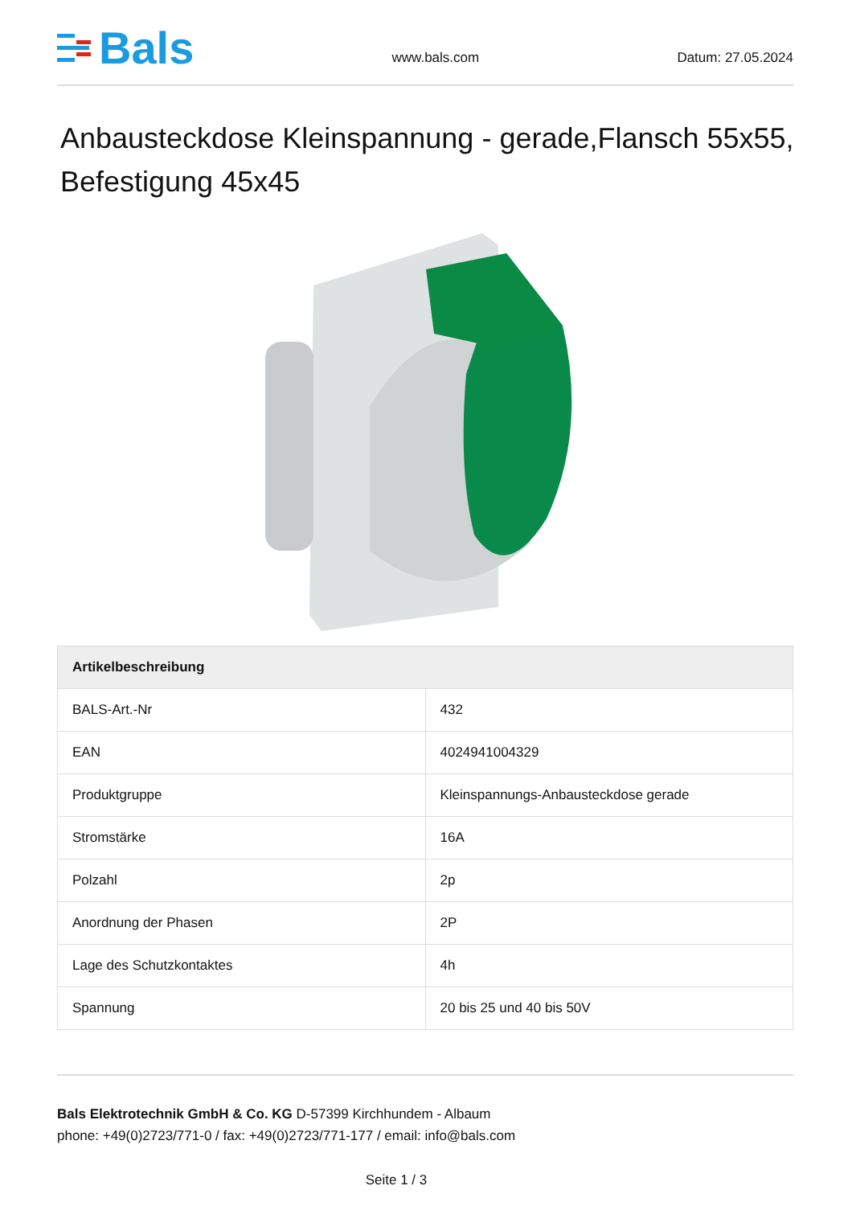Bals
www.bals.com Datum: 27.05.2024
Anbausteckdose Kleinspannung - gerade,Flansch 55x55, Befestigung 45x45
| Artikelbeschreibung | |
| --- | --- |
| BALS-Art.-Nr | 432 |
| EAN | 4024941004329 |
| Produktgruppe | Kleinspannungs-Anbausteckdose gerade |
| Stromstärke | 16A |
| Polzahl | 2p |
| Anordnung der Phasen | 2P |
| Lage des Schutzkontaktes | 4h |
| Spannung | 20 bis 25 und 40 bis 50V |
Bals Elektrotechnik GmbH & Co. KG D-57399 Kirchhundem - Albaum
phone: +49(0)2723/771-0 / fax: +49(0)2723/771-177 / email: info@bals.com
Seite 1 / 3